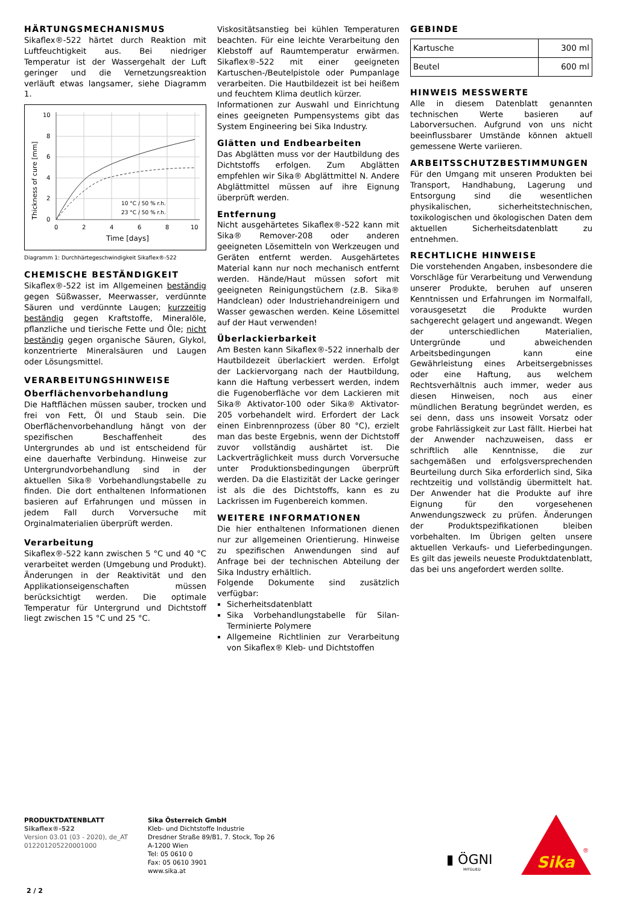HÄRTUNGSMECHANISMUS
Sikaflex®-522 härtet durch Reaktion mit Luftfeuchtigkeit aus. Bei niedriger Temperatur ist der Wassergehalt der Luft geringer und die Vernetzungsreaktion verläuft etwas langsamer, siehe Diagramm 1.
Thickness of cure [mm]
10
8
6
4
2
0
0
2
4
6
8
10
Time [days]
10 °C / 50 % r.h.
23 °C / 50 % r.h.
Diagramm 1: Durchhärtegeschwindigkeit Sikaflex®-522
CHEMISCHE BESTÄNDIGKEIT
Sikaflex®-522 ist im Allgemeinen beständig gegen Süßwasser, Meerwasser, verdünnte Säuren und verdünnte Laugen; kurzzeitig beständig gegen Kraftstoffe, Mineralöle, pflanzliche und tierische Fette und Öle; nicht beständig gegen organische Säuren, Glykol, konzentrierte Mineralsäuren und Laugen oder Lösungsmittel.
VERARBEITUNGSHINWEISE
Oberflächenvorbehandlung
Die Haftflächen müssen sauber, trocken und frei von Fett, Öl und Staub sein. Die Oberflächenvorbehandlung hängt von der spezifischen Beschaffenheit des Untergrundes ab und ist entscheidend für eine dauerhafte Verbindung. Hinweise zur Untergrundvorbehandlung sind in der aktuellen Sika® Vorbehandlungstabelle zu finden. Die dort enthaltenen Informationen basieren auf Erfahrungen und müssen in jedem Fall durch Vorversuche mit Orginalmaterialien überprüft werden.
Verarbeitung
Sikaflex®-522 kann zwischen 5 °C und 40 °C verarbeitet werden (Umgebung und Produkt). Änderungen in der Reaktivität und den Applikationseigenschaften müssen berücksichtigt werden. Die optimale Temperatur für Untergrund und Dichtstoff liegt zwischen 15 °C und 25 °C.
Viskositätsanstieg bei kühlen Temperaturen beachten. Für eine leichte Verarbeitung den Klebstoff auf Raumtemperatur erwärmen. Sikaflex®-522 mit einer geeigneten Kartuschen-/Beutelpistole oder Pumpanlage verarbeiten. Die Hautbildezeit ist bei heißem und feuchtem Klima deutlich kürzer.
Informationen zur Auswahl und Einrichtung eines geeigneten Pumpensystems gibt das System Engineering bei Sika Industry.
Glätten und Endbearbeiten
Das Abglätten muss vor der Hautbildung des Dichtstoffs erfolgen. Zum Abglätten empfehlen wir Sika® Abglättmittel N. Andere Abglättmittel müssen auf ihre Eignung überprüft werden.
Entfernung
Nicht ausgehärtetes Sikaflex®-522 kann mit Sika® Remover-208 oder anderen geeigneten Lösemitteln von Werkzeugen und Geräten entfernt werden. Ausgehärtetes Material kann nur noch mechanisch entfernt werden. Hände/Haut müssen sofort mit geeigneten Reinigungstüchern (z.B. Sika® Handclean) oder Industriehandreinigern und Wasser gewaschen werden. Keine Lösemittel auf der Haut verwenden!
Überlackierbarkeit
Am Besten kann Sikaflex®-522 innerhalb der Hautbildezeit überlackiert werden. Erfolgt der Lackiervorgang nach der Hautbildung, kann die Haftung verbessert werden, indem die Fugenoberfläche vor dem Lackieren mit Sika® Aktivator-100 oder Sika® Aktivator-205 vorbehandelt wird. Erfordert der Lack einen Einbrennprozess (über 80 °C), erzielt man das beste Ergebnis, wenn der Dichtstoff zuvor vollständig aushärtet ist. Die Lackverträglichkeit muss durch Vorversuche unter Produktionsbedingungen überprüft werden. Da die Elastizität der Lacke geringer ist als die des Dichtstoffs, kann es zu Lackrissen im Fugenbereich kommen.
WEITERE INFORMATIONEN
Die hier enthaltenen Informationen dienen nur zur allgemeinen Orientierung. Hinweise zu spezifischen Anwendungen sind auf Anfrage bei der technischen Abteilung der Sika Industry erhältlich.
Folgende Dokumente sind zusätzlich verfügbar:
Sicherheitsdatenblatt
Sika Vorbehandlungstabelle für Silan-Terminierte Polymere
Allgemeine Richtlinien zur Verarbeitung von Sikaflex® Kleb- und Dichtstoffen
GEBINDE
| Kartusche | 300 ml |
| Beutel | 600 ml |
HINWEIS MESSWERTE
Alle in diesem Datenblatt genannten technischen Werte basieren auf Laborversuchen. Aufgrund von uns nicht beeinflussbarer Umstände können aktuell gemessene Werte variieren.
ARBEITSSCHUTZBESTIMMUNGEN
Für den Umgang mit unseren Produkten bei Transport, Handhabung, Lagerung und Entsorgung sind die wesentlichen physikalischen, sicherheitstechnischen, toxikologischen und ökologischen Daten dem aktuellen Sicherheitsdatenblatt zu entnehmen.
RECHTLICHE HINWEISE
Die vorstehenden Angaben, insbesondere die Vorschläge für Verarbeitung und Verwendung unserer Produkte, beruhen auf unseren Kenntnissen und Erfahrungen im Normalfall, vorausgesetzt die Produkte wurden sachgerecht gelagert und angewandt. Wegen der unterschiedlichen Materialien, Untergründe und abweichenden Arbeitsbedingungen kann eine Gewährleistung eines Arbeitsergebnisses oder eine Haftung, aus welchem Rechtsverhältnis auch immer, weder aus diesen Hinweisen, noch aus einer mündlichen Beratung begründet werden, es sei denn, dass uns insoweit Vorsatz oder grobe Fahrlässigkeit zur Last fällt. Hierbei hat der Anwender nachzuweisen, dass er schriftlich alle Kenntnisse, die zur sachgemäßen und erfolgsversprechenden Beurteilung durch Sika erforderlich sind, Sika rechtzeitig und vollständig übermittelt hat. Der Anwender hat die Produkte auf ihre Eignung für den vorgesehenen Anwendungszweck zu prüfen. Änderungen der Produktspezifikationen bleiben vorbehalten. Im Übrigen gelten unsere aktuellen Verkaufs- und Lieferbedingungen. Es gilt das jeweils neueste Produktdatenblatt, das bei uns angefordert werden sollte.
PRODUKTDATENBLATT
Sikaflex®-522
Version 03.01 (03 - 2020), de_AT
012201205220001000
Sika Österreich GmbH
Kleb- und Dichtstoffe Industrie
Dresdner Straße 89/B1, 7. Stock, Top 26
A-1200 Wien
Tel: 05 0610 0
Fax: 05 0610 3901
www.sika.at
▮ ÖGNI
MITGLIED
Sika
®
2 / 2